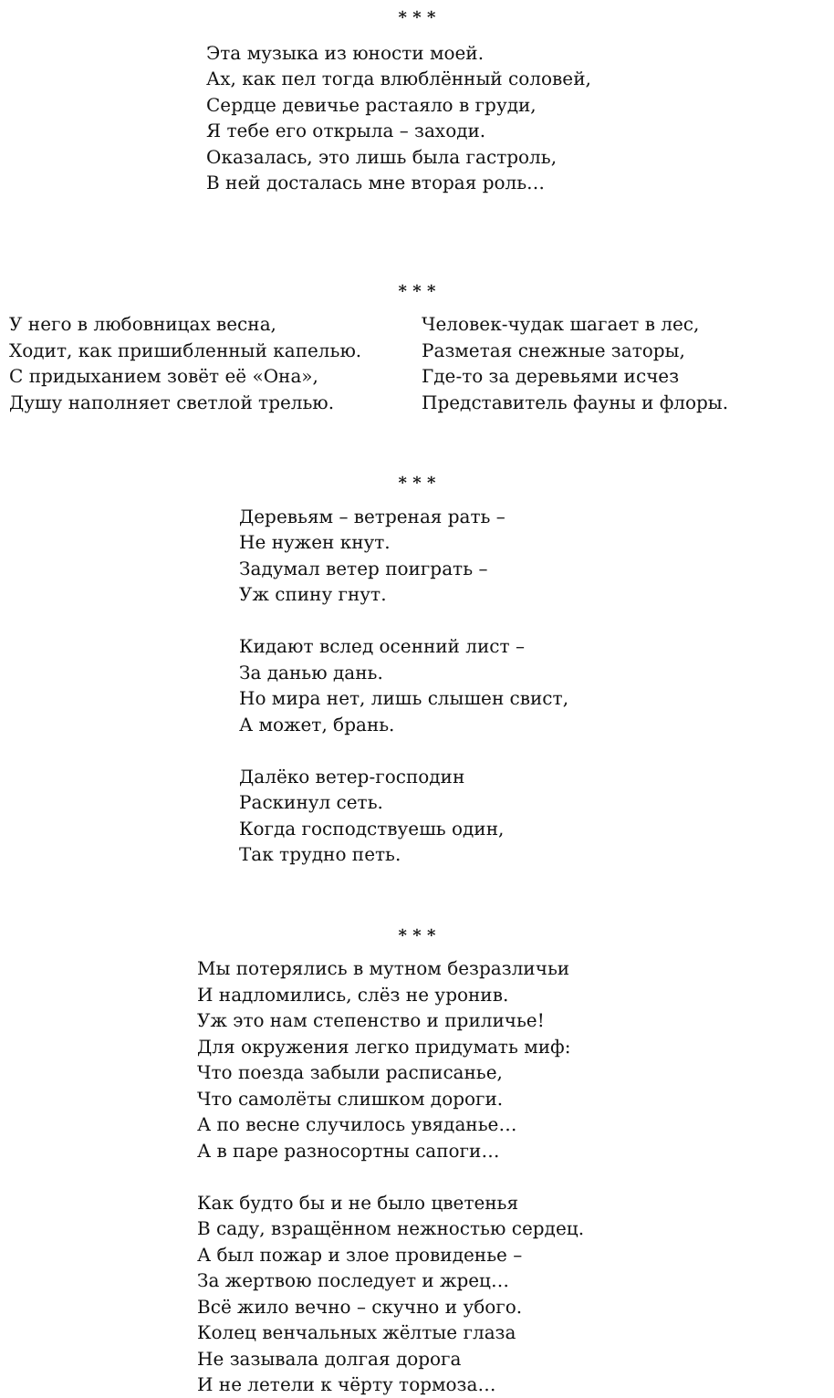* * *
Эта музыка из юности моей.
Ах, как пел тогда влюблённый соловей,
Сердце девичье растаяло в груди,
Я тебе его открыла – заходи.
Оказалась, это лишь была гастроль,
В ней досталась мне вторая роль…
* * *
У него в любовницах весна,
Ходит, как пришибленный капелью.
С придыханием зовёт её «Она»,
Душу наполняет светлой трелью.
Человек-чудак шагает в лес,
Разметая снежные заторы,
Где-то за деревьями исчез
Представитель фауны и флоры.
* * *
Деревьям – ветреная рать –
Не нужен кнут.
Задумал ветер поиграть –
Уж спину гнут.
Кидают вслед осенний лист –
За данью дань.
Но мира нет, лишь слышен свист,
А может, брань.
Далёко ветер-господин
Раскинул сеть.
Когда господствуешь один,
Так трудно петь.
* * *
Мы потерялись в мутном безразличьи
И надломились, слёз не уронив.
Уж это нам степенство и приличье!
Для окружения легко придумать миф:
Что поезда забыли расписанье,
Что самолёты слишком дороги.
А по весне случилось увяданье…
А в паре разносортны сапоги…
Как будто бы и не было цветенья
В саду, взращённом нежностью сердец.
А был пожар и злое провиденье –
За жертвою последует и жрец…
Всё жило вечно – скучно и убого.
Колец венчальных жёлтые глаза
Не зазывала долгая дорога
И не летели к чёрту тормоза…